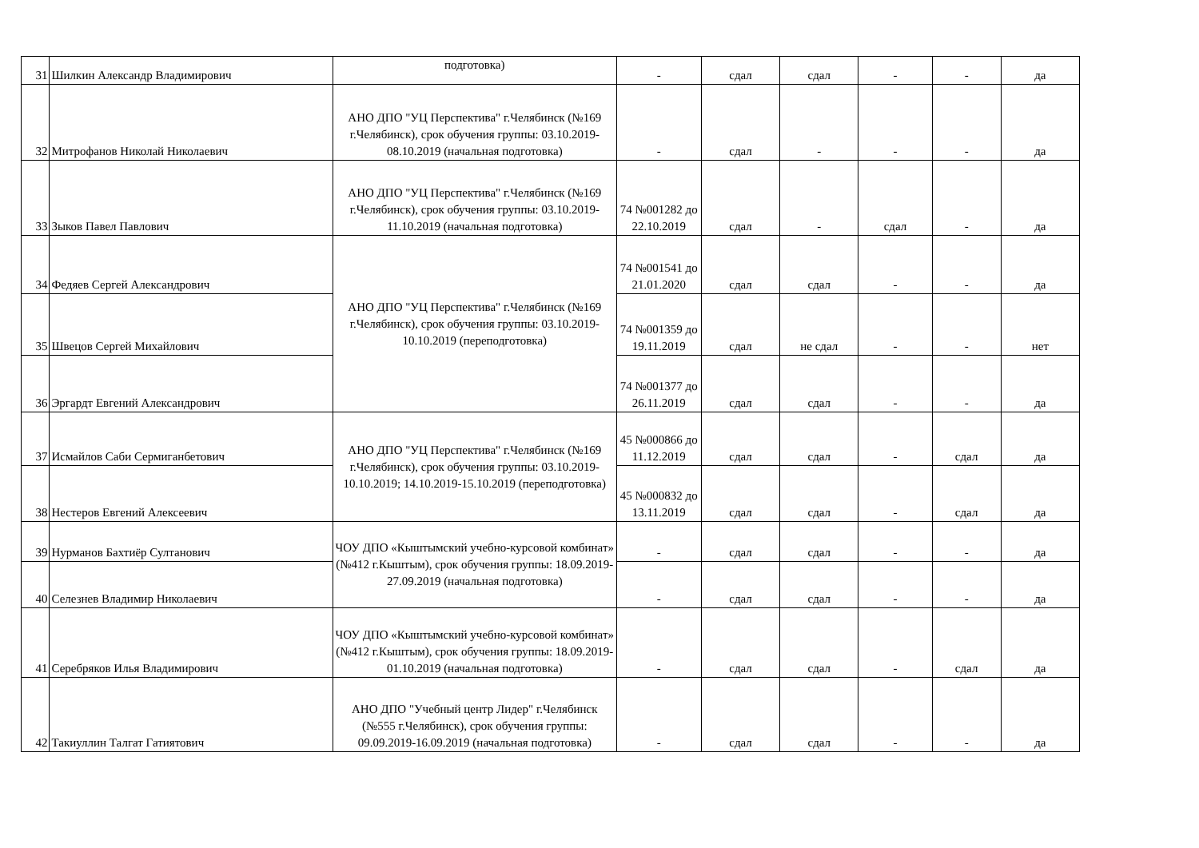| 31 | Шилкин Александр Владимирович | подготовка) | - | сдал | сдал | - | - | да |
| 32 | Митрофанов Николай Николаевич | АНО ДПО "УЦ Перспектива" г.Челябинск (№169 г.Челябинск), срок обучения группы: 03.10.2019-08.10.2019 (начальная подготовка) | - | сдал | - | - | - | да |
| 33 | Зыков Павел Павлович | АНО ДПО "УЦ Перспектива" г.Челябинск (№169 г.Челябинск), срок обучения группы: 03.10.2019-11.10.2019 (начальная подготовка) | 74 №001282 до 22.10.2019 | сдал | - | сдал | - | да |
| 34 | Федяев Сергей Александрович | АНО ДПО "УЦ Перспектива" г.Челябинск (№169 г.Челябинск), срок обучения группы: 03.10.2019-10.10.2019 (переподготовка) | 74 №001541 до 21.01.2020 | сдал | сдал | - | - | да |
| 35 | Швецов Сергей Михайлович | | 74 №001359 до 19.11.2019 | сдал | не сдал | - | - | нет |
| 36 | Эргардт Евгений Александрович | | 74 №001377 до 26.11.2019 | сдал | сдал | - | - | да |
| 37 | Исмайлов Саби Сермиганбетович | АНО ДПО "УЦ Перспектива" г.Челябинск (№169 г.Челябинск), срок обучения группы: 03.10.2019-10.10.2019; 14.10.2019-15.10.2019 (переподготовка) | 45 №000866 до 11.12.2019 | сдал | сдал | - | сдал | да |
| 38 | Нестеров Евгений Алексеевич | | 45 №000832 до 13.11.2019 | сдал | сдал | - | сдал | да |
| 39 | Нурманов Бахтиёр Султанович | ЧОУ ДПО «Кыштымский учебно-курсовой комбинат» (№412 г.Кыштым), срок обучения группы: 18.09.2019-27.09.2019 (начальная подготовка) | - | сдал | сдал | - | - | да |
| 40 | Селезнев Владимир Николаевич | | - | сдал | сдал | - | - | да |
| 41 | Серебряков Илья Владимирович | ЧОУ ДПО «Кыштымский учебно-курсовой комбинат» (№412 г.Кыштым), срок обучения группы: 18.09.2019-01.10.2019 (начальная подготовка) | - | сдал | сдал | - | сдал | да |
| 42 | Такиуллин Талгат Гатиятович | АНО ДПО "Учебный центр Лидер" г.Челябинск (№555 г.Челябинск), срок обучения группы: 09.09.2019-16.09.2019 (начальная подготовка) | - | сдал | сдал | - | - | да |